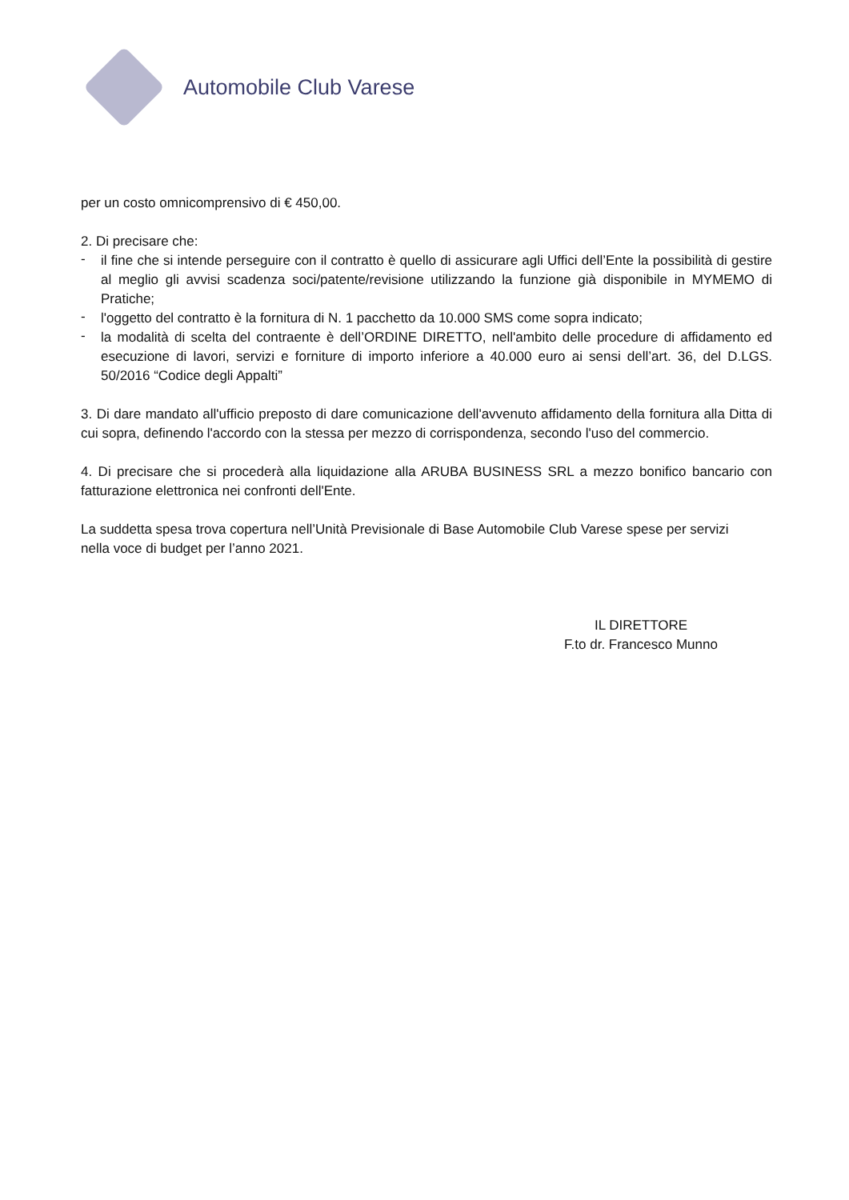Automobile Club Varese
per un costo omnicomprensivo di € 450,00.
2. Di precisare che:
- il fine che si intende perseguire con il contratto è quello di assicurare agli Uffici dell’Ente la possibilità di gestire al meglio gli avvisi scadenza soci/patente/revisione utilizzando la funzione già disponibile in MYMEMO di Pratiche;
- l'oggetto del contratto è la fornitura di N. 1 pacchetto da 10.000 SMS come sopra indicato;
- la modalità di scelta del contraente è dell’ORDINE DIRETTO, nell'ambito delle procedure di affidamento ed esecuzione di lavori, servizi e forniture di importo inferiore a 40.000 euro ai sensi dell’art. 36, del D.LGS. 50/2016 “Codice degli Appalti”
3. Di dare mandato all'ufficio preposto di dare comunicazione dell'avvenuto affidamento della fornitura alla Ditta di cui sopra, definendo l'accordo con la stessa per mezzo di corrispondenza, secondo l'uso del commercio.
4. Di precisare che si procederà alla liquidazione alla ARUBA BUSINESS SRL a mezzo bonifico bancario con fatturazione elettronica nei confronti dell'Ente.
La suddetta spesa trova copertura nell’Unità Previsionale di Base Automobile Club Varese spese per servizi
nella voce di budget per l’anno 2021.
IL DIRETTORE
F.to dr. Francesco Munno